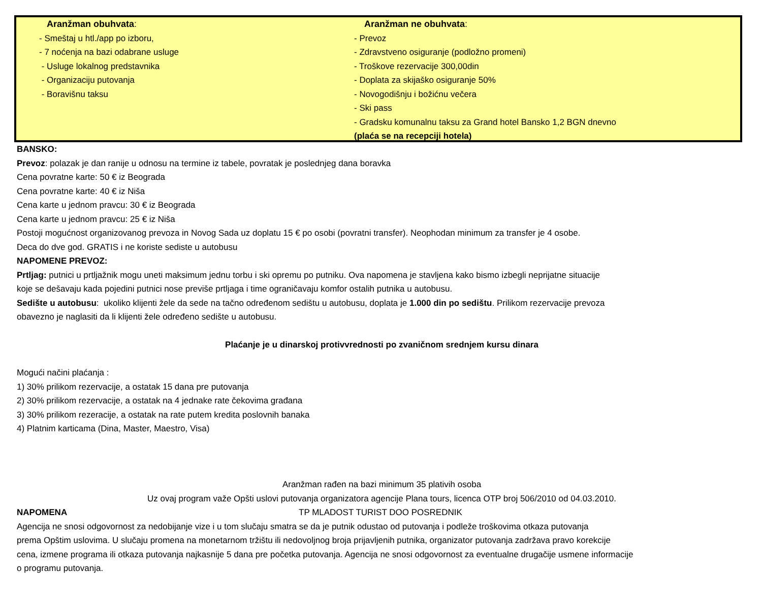Aranžman obuhvata:
- Smeštaj u htl./app po izboru,
- 7 noćenja na bazi odabrane usluge
- Usluge lokalnog predstavnika
- Organizaciju putovanja
- Boravišnu taksu
Aranžman ne obuhvata:
- Prevoz
- Zdravstveno osiguranje (podložno promeni)
- Troškove rezervacije 300,00din
- Doplata za skijaško osiguranje 50%
- Novogodišnju i božićnu večera
- Ski pass
- Gradsku komunalnu taksu za Grand hotel Bansko 1,2 BGN dnevno
(plaća se na recepciji hotela)
BANSKO:
Prevoz: polazak je dan ranije u odnosu na termine iz tabele, povratak je poslednjeg dana boravka
Cena povratne karte: 50 € iz Beograda
Cena povratne karte: 40 € iz Niša
Cena karte u jednom pravcu: 30 € iz Beograda
Cena karte u jednom pravcu: 25 € iz Niša
Postoji mogućnost organizovanog prevoza in Novog Sada uz doplatu 15 € po osobi (povratni transfer). Neophodan minimum za transfer je 4 osobe.
Deca do dve god. GRATIS i ne koriste sediste u autobusu
NAPOMENE PREVOZ:
Prtljag: putnici u prtljažnik mogu uneti maksimum jednu torbu i ski opremu po putniku. Ova napomena je stavljena kako bismo izbegli neprijatne situacije
koje se dešavaju kada pojedini putnici nose previše prtljaga i time ograničavaju komfor ostalih putnika u autobusu.
Sedište u autobusu: ukoliko klijenti žele da sede na tačno određenom sedištu u autobusu, doplata je 1.000 din po sedištu. Prilikom rezervacije prevoza
obavezno je naglasiti da li klijenti žele određeno sedište u autobusu.
Plaćanje je u dinarskoj protivvrednosti po zvaničnom srednjem kursu dinara
Mogući načini plaćanja :
1) 30% prilikom rezervacije, a ostatak 15 dana pre putovanja
2) 30% prilikom rezervacije, a ostatak na 4 jednake rate čekovima građana
3) 30% prilikom rezeracije, a ostatak na rate putem kredita poslovnih banaka
4) Platnim karticama (Dina, Master, Maestro, Visa)
Aranžman rađen na bazi minimum 35 plativih osoba
Uz ovaj program važe Opšti uslovi putovanja organizatora agencije Plana tours, licenca OTP broj 506/2010 od 04.03.2010.
NAPOMENA TP MLADOST TURIST DOO POSREDNIK
Agencija ne snosi odgovornost za nedobijanje vize i u tom slučaju smatra se da je putnik odustao od putovanja i podleže troškovima otkaza putovanja
prema Opštim uslovima. U slučaju promena na monetarnom tržištu ili nedovoljnog broja prijavljenih putnika, organizator putovanja zadržava pravo korekcije
cena, izmene programa ili otkaza putovanja najkasnije 5 dana pre početka putovanja. Agencija ne snosi odgovornost za eventualne drugačije usmene informacije
o programu putovanja.